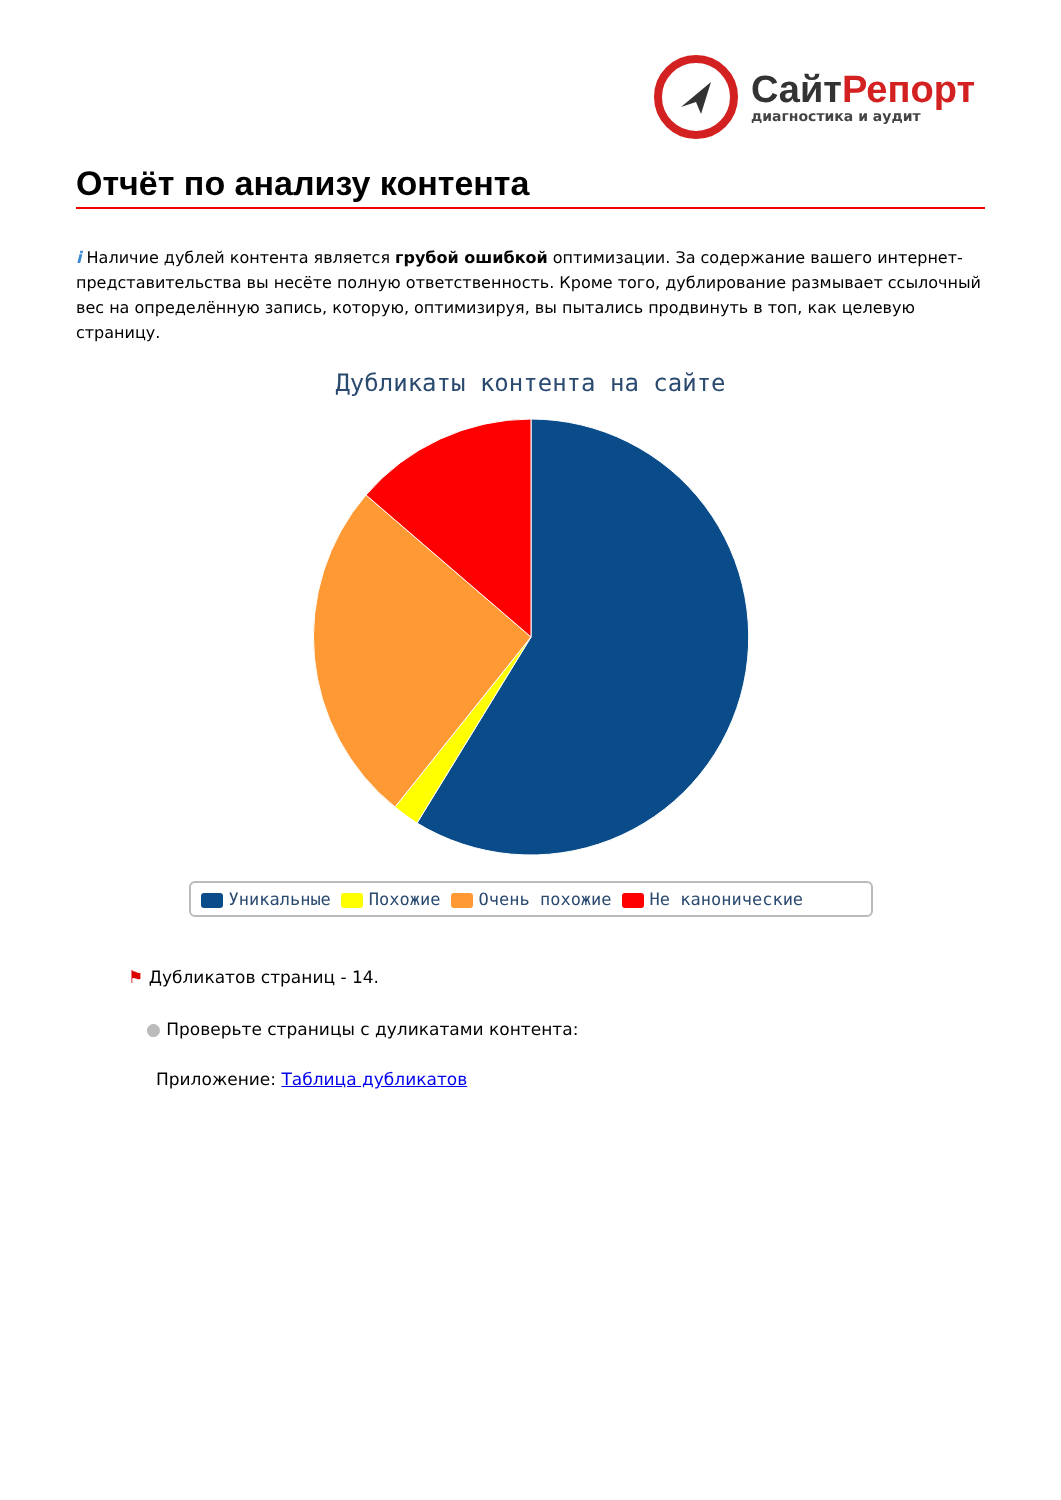СайтРепорт
диагностика и аудит
Отчёт по анализу контента
i Наличие дублей контента является грубой ошибкой оптимизации. За содержание вашего интернет-представительства вы несёте полную ответственность. Кроме того, дублирование размывает ссылочный вес на определённую запись, которую, оптимизируя, вы пытались продвинуть в топ, как целевую страницу.
Дубликаты контента на сайте
Уникальные Похожие Очень похожие Не канонические
⚑ Дубликатов страниц - 14.
● Проверьте страницы с дуликатами контента:
Приложение: Таблица дубликатов